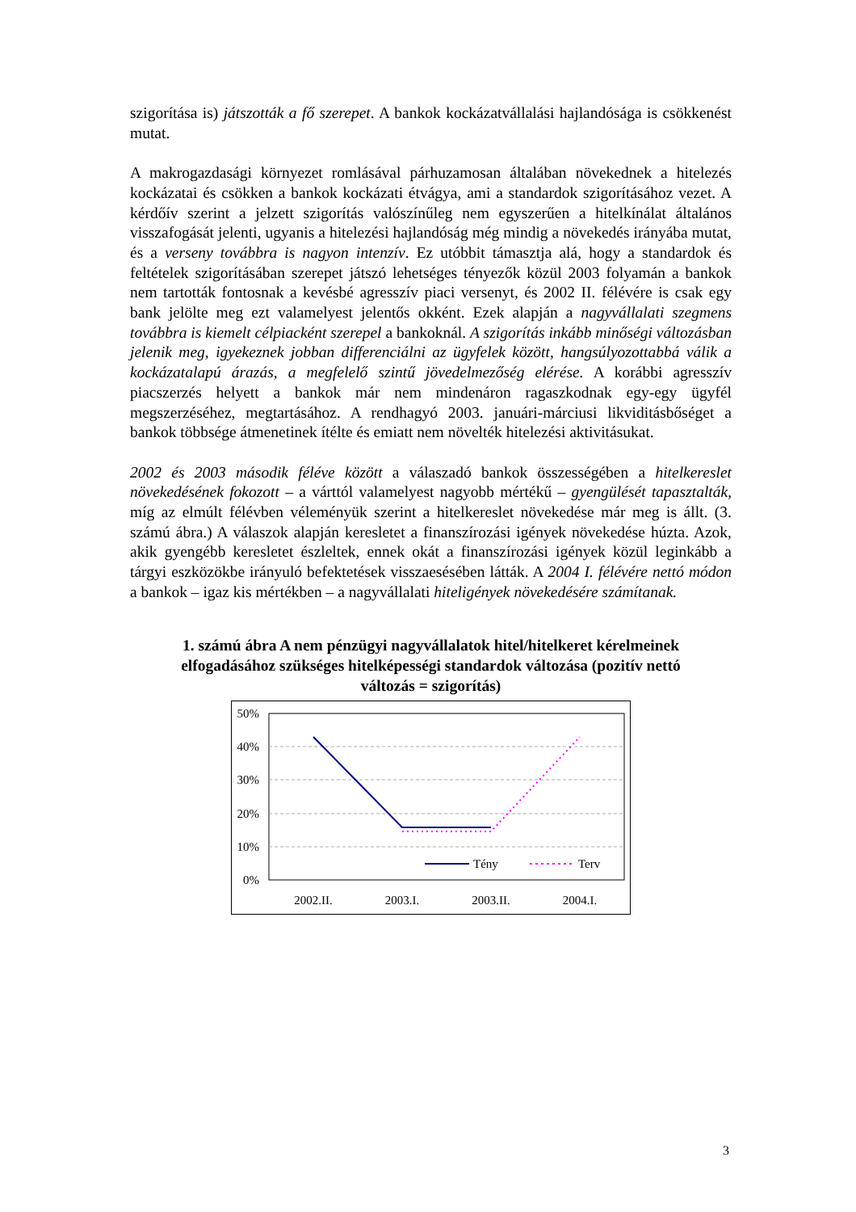szigorítása is) játszották a fő szerepet. A bankok kockázatvállalási hajlandósága is csökkenést mutat.
A makrogazdasági környezet romlásával párhuzamosan általában növekednek a hitelezés kockázatai és csökken a bankok kockázati étvágya, ami a standardok szigorításához vezet. A kérdőív szerint a jelzett szigorítás valószínűleg nem egyszerűen a hitelkínálat általános visszafogását jelenti, ugyanis a hitelezési hajlandóság még mindig a növekedés irányába mutat, és a verseny továbbra is nagyon intenzív. Ez utóbbit támasztja alá, hogy a standardok és feltételek szigorításában szerepet játszó lehetséges tényezők közül 2003 folyamán a bankok nem tartották fontosnak a kevésbé agresszív piaci versenyt, és 2002 II. félévére is csak egy bank jelölte meg ezt valamelyest jelentős okként. Ezek alapján a nagyvállalati szegmens továbbra is kiemelt célpiacként szerepel a bankoknál. A szigorítás inkább minőségi változásban jelenik meg, igyekeznek jobban differenciálni az ügyfelek között, hangsúlyozottabbá válik a kockázatalapú árazás, a megfelelő szintű jövedelmezőség elérése. A korábbi agresszív piacszerzés helyett a bankok már nem mindenáron ragaszkodnak egy-egy ügyfél megszerzéséhez, megtartásához. A rendhagyó 2003. januári-márciusi likviditásbőséget a bankok többsége átmenetinek ítélte és emiatt nem növelték hitelezési aktivitásukat.
2002 és 2003 második féléve között a válaszadó bankok összességében a hitelkereslet növekedésének fokozott – a várttól valamelyest nagyobb mértékű – gyengülését tapasztalták, míg az elmúlt félévben véleményük szerint a hitelkereslet növekedése már meg is állt. (3. számú ábra.) A válaszok alapján keresletet a finanszírozási igények növekedése húzta. Azok, akik gyengébb keresletet észleltek, ennek okát a finanszírozási igények közül leginkább a tárgyi eszközökbe irányuló befektetések visszaesésében látták. A 2004 I. félévére nettó módon a bankok – igaz kis mértékben – a nagyvállalati hiteligények növekedésére számítanak.
1. számú ábra A nem pénzügyi nagyvállalatok hitel/hitelkeret kérelmeinek elfogadásához szükséges hitelképességi standardok változása (pozitív nettó változás = szigorítás)
50%
40%
30%
20%
10%
0%
2002.II.
2003.I.
2003.II.
2004.I.
Tény
Terv
3